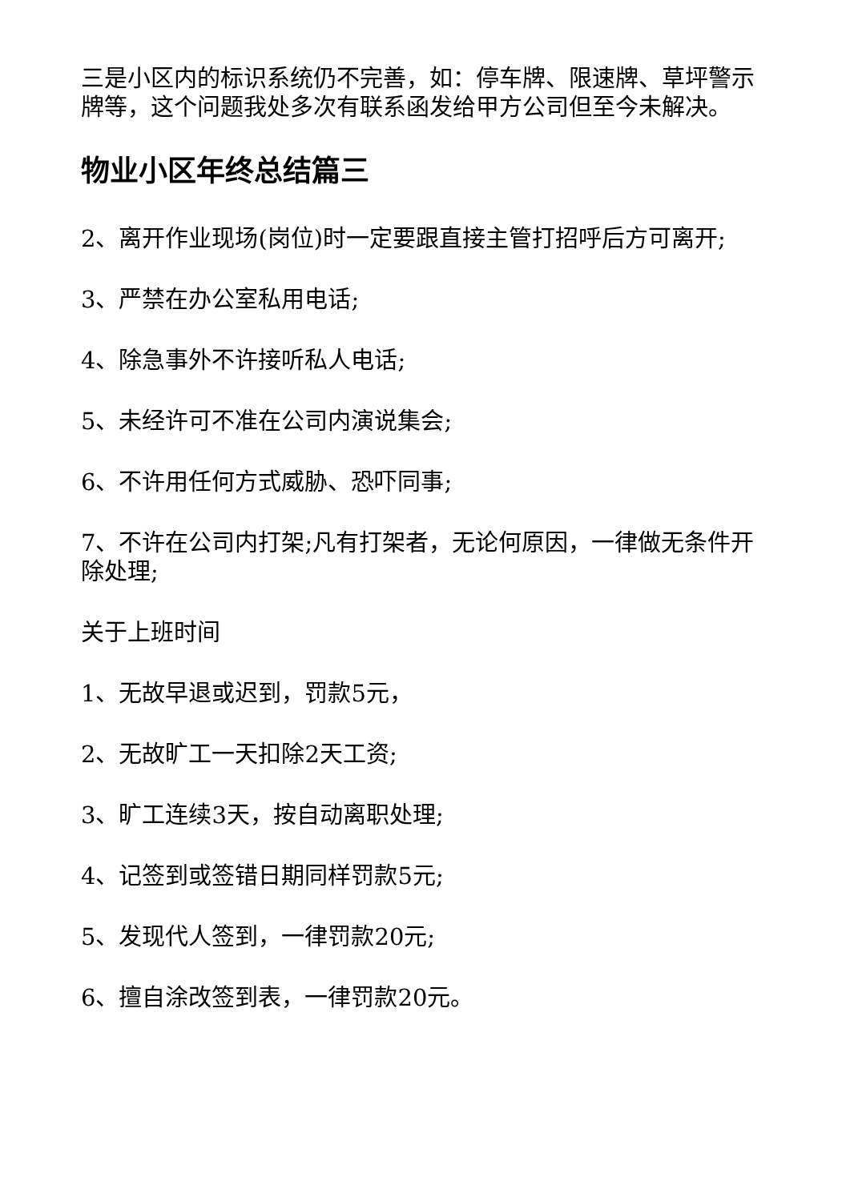三是小区内的标识系统仍不完善，如：停车牌、限速牌、草坪警示牌等，这个问题我处多次有联系函发给甲方公司但至今未解决。
物业小区年终总结篇三
2、离开作业现场(岗位)时一定要跟直接主管打招呼后方可离开;
3、严禁在办公室私用电话;
4、除急事外不许接听私人电话;
5、未经许可不准在公司内演说集会;
6、不许用任何方式威胁、恐吓同事;
7、不许在公司内打架;凡有打架者，无论何原因，一律做无条件开除处理;
关于上班时间
1、无故早退或迟到，罚款5元，
2、无故旷工一天扣除2天工资;
3、旷工连续3天，按自动离职处理;
4、记签到或签错日期同样罚款5元;
5、发现代人签到，一律罚款20元;
6、擅自涂改签到表，一律罚款20元。